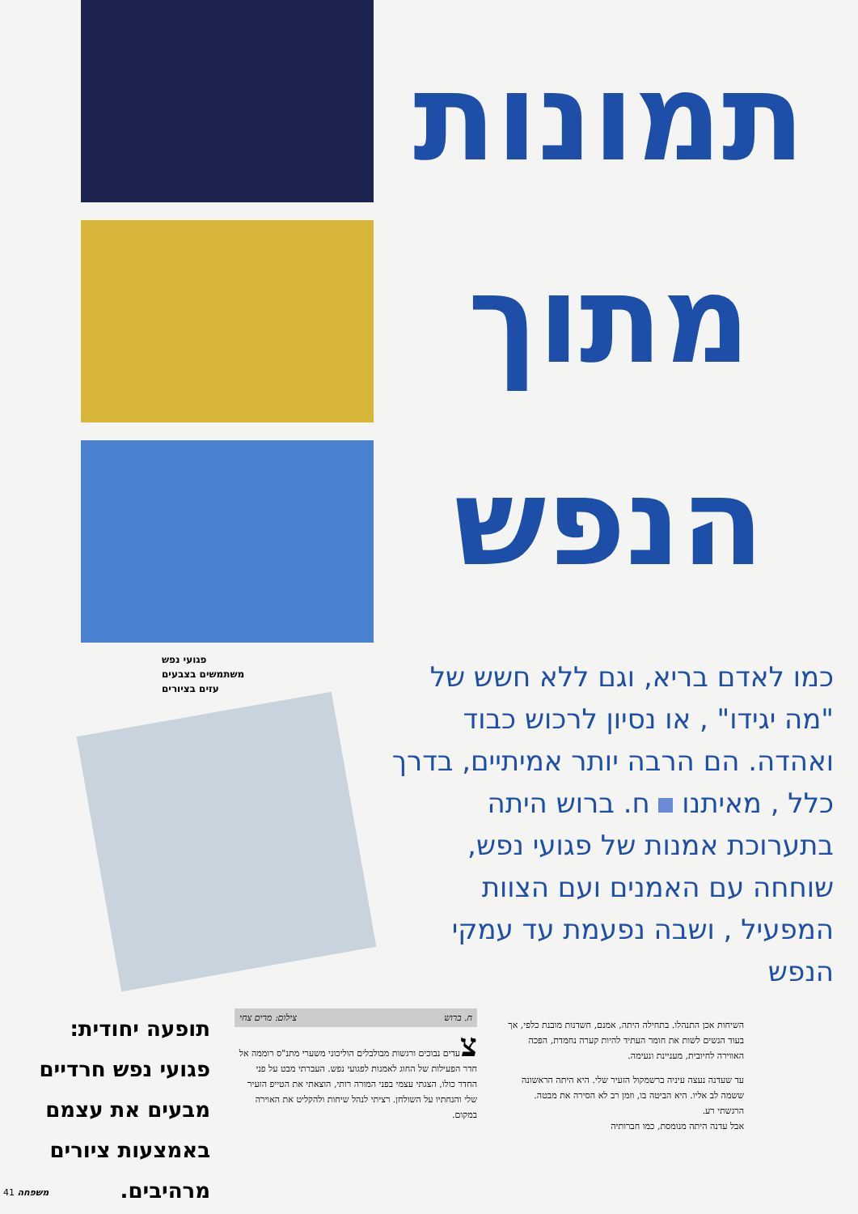תמונות
מתוך
הנפש
כמו לאדם בריא, וגם ללא חשש של "מה יגידו" , או נסיון לרכוש כבוד ואהדה. הם הרבה יותר אמיתיים, בדרך כלל , מאיתנו ח. ברוש היתה בתערוכת אמנות של פגועי נפש, שוחחה עם האמנים ועם הצוות המפעיל , ושבה נפעמת עד עמקי הנפש
פגועי נפש
משתמשים בצבעים
עזים בציורים
תופעה יחודית: פגועי נפש חרדיים מבעים את עצמם באמצעות ציורים מרהיבים.
ח. ברוש צילום: מרים צחי
צעדים נבוכים ורגשות מבולבלים הוליכוני משערי מתנ"ס רוממה אל חדר הפעילות של החוג לאמנות לפגועי נפש. העברתי מבט על פני החדר כולו, הצגתי עצמי בפני המורה רותי, הוצאתי את הטייפ הזעיר שלי והנחתיו על השולחן. רציתי לנהל שיחות ולהקליט את האוירה במקום.
השיחות אכן התנהלו. בתחילה היתה, אמנם, חשדנות מובנת כלפי, אך בעוד הנשים לשות את חומר העתיד להיות קערה נחמדת, הפכה האווירה לחיובית, מעניינת ונעימה.
עד שעדנה נעצה עיניה ברשמקול הזעיר שלי. היא היתה הראשונה ששמה לב אליו. היא הביטה בו, וזמן רב לא הסירה את מבטה.
הרגשתי רע.
אבל עדנה היתה מנומסת, כמו חברותיה
41 משפחה